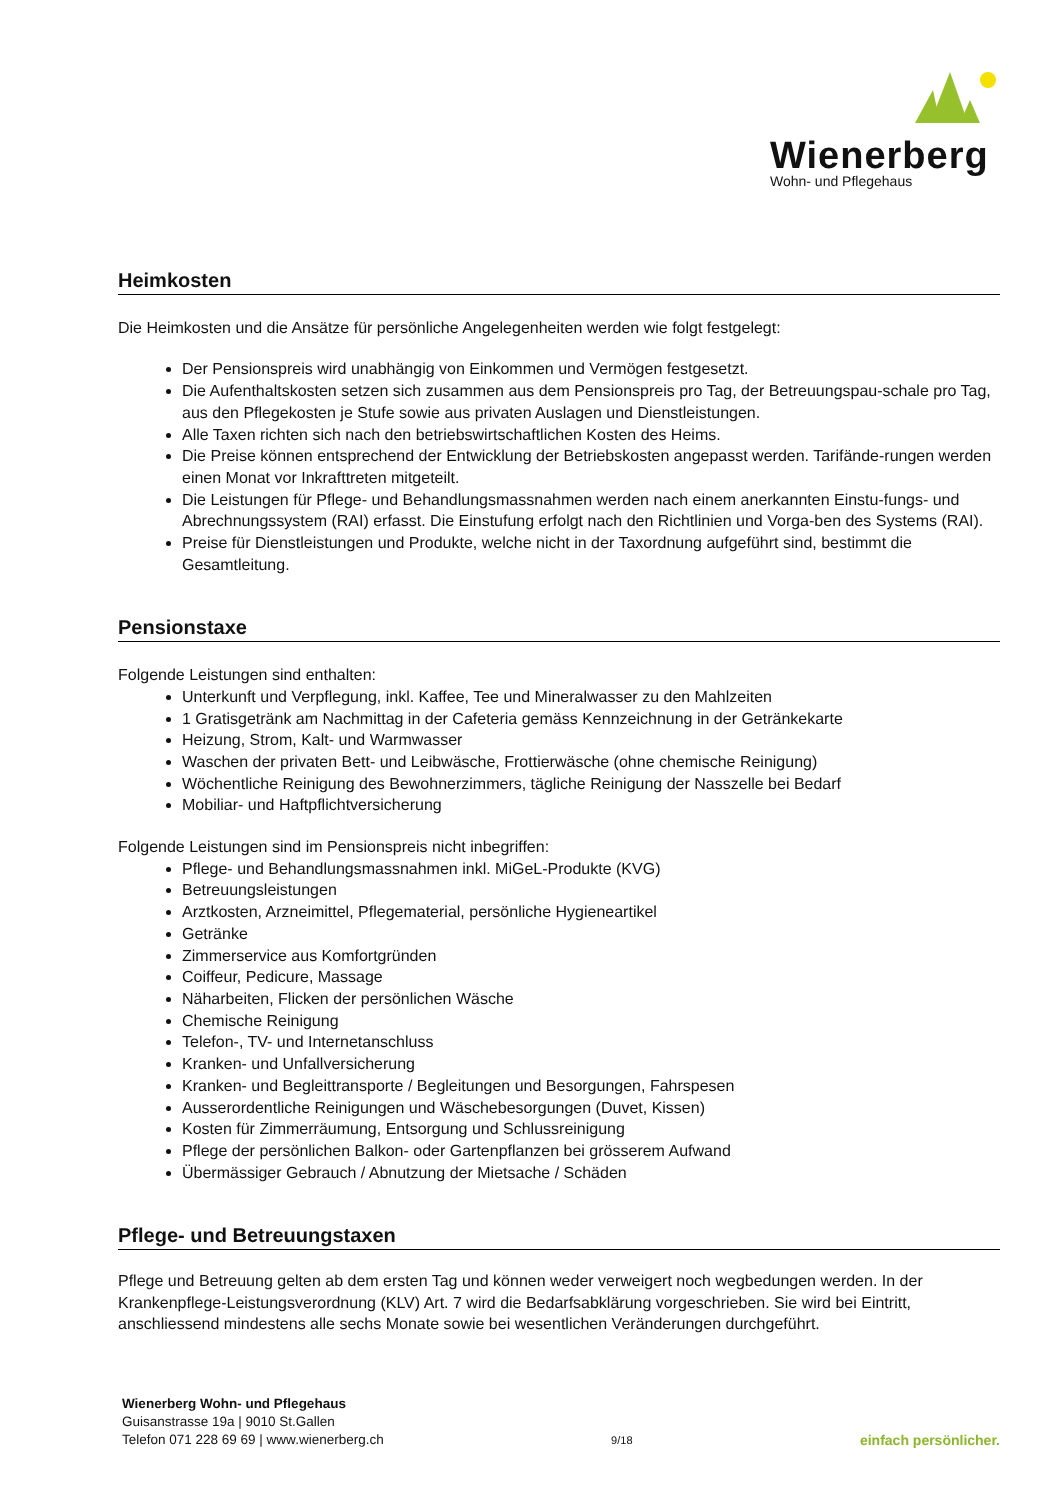Wienerberg
Wohn- und Pflegehaus
Heimkosten
Die Heimkosten und die Ansätze für persönliche Angelegenheiten werden wie folgt festgelegt:
Der Pensionspreis wird unabhängig von Einkommen und Vermögen festgesetzt.
Die Aufenthaltskosten setzen sich zusammen aus dem Pensionspreis pro Tag, der Betreuungspau-schale pro Tag, aus den Pflegekosten je Stufe sowie aus privaten Auslagen und Dienstleistungen.
Alle Taxen richten sich nach den betriebswirtschaftlichen Kosten des Heims.
Die Preise können entsprechend der Entwicklung der Betriebskosten angepasst werden. Tarifände-rungen werden einen Monat vor Inkrafttreten mitgeteilt.
Die Leistungen für Pflege- und Behandlungsmassnahmen werden nach einem anerkannten Einstu-fungs- und Abrechnungssystem (RAI) erfasst. Die Einstufung erfolgt nach den Richtlinien und Vorga-ben des Systems (RAI).
Preise für Dienstleistungen und Produkte, welche nicht in der Taxordnung aufgeführt sind, bestimmt die Gesamtleitung.
Pensionstaxe
Folgende Leistungen sind enthalten:
Unterkunft und Verpflegung, inkl. Kaffee, Tee und Mineralwasser zu den Mahlzeiten
1 Gratisgetränk am Nachmittag in der Cafeteria gemäss Kennzeichnung in der Getränkekarte
Heizung, Strom, Kalt- und Warmwasser
Waschen der privaten Bett- und Leibwäsche, Frottierwäsche (ohne chemische Reinigung)
Wöchentliche Reinigung des Bewohnerzimmers, tägliche Reinigung der Nasszelle bei Bedarf
Mobiliar- und Haftpflichtversicherung
Folgende Leistungen sind im Pensionspreis nicht inbegriffen:
Pflege- und Behandlungsmassnahmen inkl. MiGeL-Produkte (KVG)
Betreuungsleistungen
Arztkosten, Arzneimittel, Pflegematerial, persönliche Hygieneartikel
Getränke
Zimmerservice aus Komfortgründen
Coiffeur, Pedicure, Massage
Näharbeiten, Flicken der persönlichen Wäsche
Chemische Reinigung
Telefon-, TV- und Internetanschluss
Kranken- und Unfallversicherung
Kranken- und Begleittransporte / Begleitungen und Besorgungen, Fahrspesen
Ausserordentliche Reinigungen und Wäschebesorgungen (Duvet, Kissen)
Kosten für Zimmerräumung, Entsorgung und Schlussreinigung
Pflege der persönlichen Balkon- oder Gartenpflanzen bei grösserem Aufwand
Übermässiger Gebrauch / Abnutzung der Mietsache / Schäden
Pflege- und Betreuungstaxen
Pflege und Betreuung gelten ab dem ersten Tag und können weder verweigert noch wegbedungen werden. In der Krankenpflege-Leistungsverordnung (KLV) Art. 7 wird die Bedarfsabklärung vorgeschrieben. Sie wird bei Eintritt, anschliessend mindestens alle sechs Monate sowie bei wesentlichen Veränderungen durchgeführt.
Wienerberg Wohn- und Pflegehaus
Guisanstrasse 19a | 9010 St.Gallen
Telefon 071 228 69 69 | www.wienerberg.ch
9/18
einfach persönlicher.